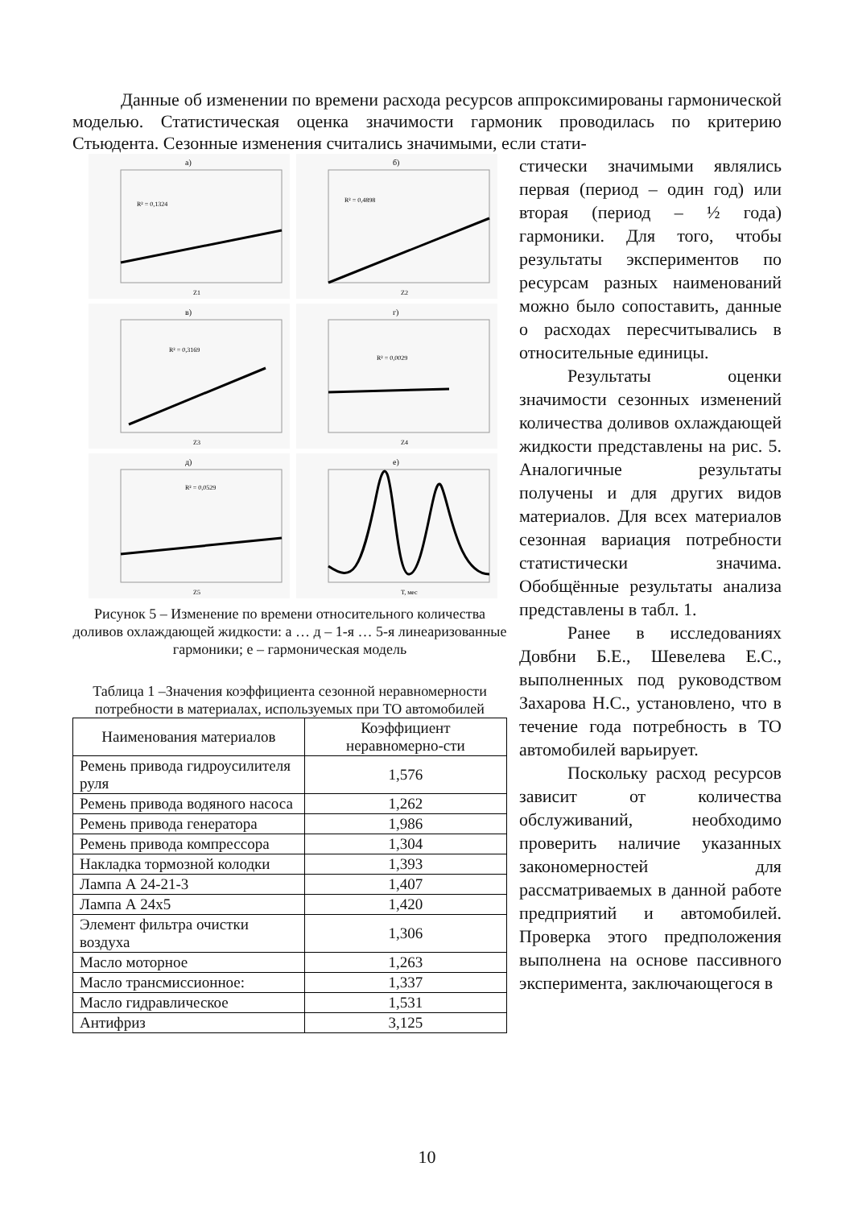Данные об изменении по времени расхода ресурсов аппроксимированы гармонической моделью. Статистическая оценка значимости гармоник проводилась по критерию Стьюдента. Сезонные изменения считались значимыми, если стати-
а)
R² = 0,1324
Z1
б)
R² = 0,4898
Z2
в)
R² = 0,3169
Z3
г)
R² = 0,0029
Z4
д)
R² = 0,0529
Z5
е)
T, мес
Рисунок 5 – Изменение по времени относительного количества доливов охлаждающей жидкости: а … д – 1-я … 5-я линеаризованные гармоники; е – гармоническая модель
Таблица 1 –Значения коэффициента сезонной неравномерности потребности в материалах, используемых при ТО автомобилей
| Наименования материалов | Коэффициент неравномерно-сти |
| --- | --- |
| Ремень привода гидроусилителя руля | 1,576 |
| Ремень привода водяного насоса | 1,262 |
| Ремень привода генератора | 1,986 |
| Ремень привода компрессора | 1,304 |
| Накладка тормозной колодки | 1,393 |
| Лампа А 24-21-3 | 1,407 |
| Лампа А 24x5 | 1,420 |
| Элемент фильтра очистки воздуха | 1,306 |
| Масло моторное | 1,263 |
| Масло трансмиссионное: | 1,337 |
| Масло гидравлическое | 1,531 |
| Антифриз | 3,125 |
стически значимыми являлись первая (период – один год) или вторая (период – ½ года) гармоники. Для того, чтобы результаты экспериментов по ресурсам разных наименований можно было сопоставить, данные о расходах пересчитывались в относительные единицы.
Результаты оценки значимости сезонных изменений количества доливов охлаждающей жидкости представлены на рис. 5. Аналогичные результаты получены и для других видов материалов. Для всех материалов сезонная вариация потребности статистически значима. Обобщённые результаты анализа представлены в табл. 1.
Ранее в исследованиях Довбни Б.Е., Шевелева Е.С., выполненных под руководством Захарова Н.С., установлено, что в течение года потребность в ТО автомобилей варьирует.
Поскольку расход ресурсов зависит от количества обслуживаний, необходимо проверить наличие указанных закономерностей для рассматриваемых в данной работе предприятий и автомобилей. Проверка этого предположения выполнена на основе пассивного эксперимента, заключающегося в
10